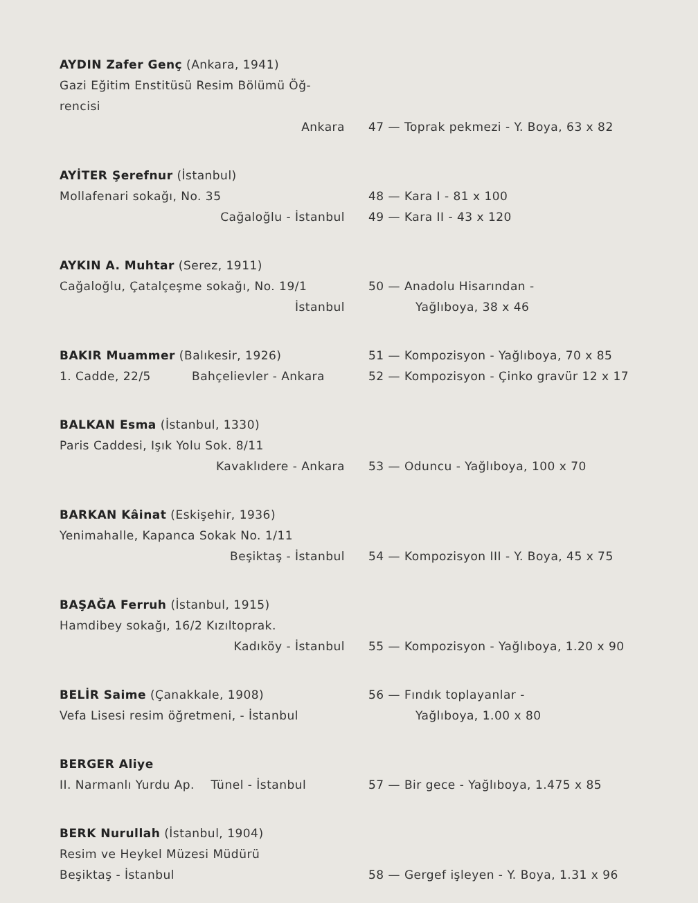AYDIN Zafer Genç (Ankara, 1941)
Gazi Eğitim Enstitüsü Resim Bölümü Öğ-
rencisi
Ankara
47 — Toprak pekmezi - Y. Boya, 63 x 82
AYİTER Şerefnur (İstanbul)
Mollafenari sokağı, No. 35
Cağaloğlu - İstanbul
48 — Kara I - 81 x 100
49 — Kara II - 43 x 120
AYKIN A. Muhtar (Serez, 1911)
Cağaloğlu, Çatalçeşme sokağı, No. 19/1
İstanbul
50 — Anadolu Hisarından -
Yağlıboya, 38 x 46
BAKIR Muammer (Balıkesir, 1926)
1. Cadde, 22/5 Bahçelievler - Ankara
51 — Kompozisyon - Yağlıboya, 70 x 85
52 — Kompozisyon - Çinko gravür 12 x 17
BALKAN Esma (İstanbul, 1330)
Paris Caddesi, Işık Yolu Sok. 8/11
Kavaklıdere - Ankara
53 — Oduncu - Yağlıboya, 100 x 70
BARKAN Kâinat (Eskişehir, 1936)
Yenimahalle, Kapanca Sokak No. 1/11
Beşiktaş - İstanbul
54 — Kompozisyon III - Y. Boya, 45 x 75
BAŞAĞA Ferruh (İstanbul, 1915)
Hamdibey sokağı, 16/2 Kızıltoprak.
Kadıköy - İstanbul
55 — Kompozisyon - Yağlıboya, 1.20 x 90
BELİR Saime (Çanakkale, 1908)
Vefa Lisesi resim öğretmeni, - İstanbul
56 — Fındık toplayanlar -
Yağlıboya, 1.00 x 80
BERGER Aliye
II. Narmanlı Yurdu Ap. Tünel - İstanbul
57 — Bir gece - Yağlıboya, 1.475 x 85
BERK Nurullah (İstanbul, 1904)
Resim ve Heykel Müzesi Müdürü
Beşiktaş - İstanbul
58 — Gergef işleyen - Y. Boya, 1.31 x 96